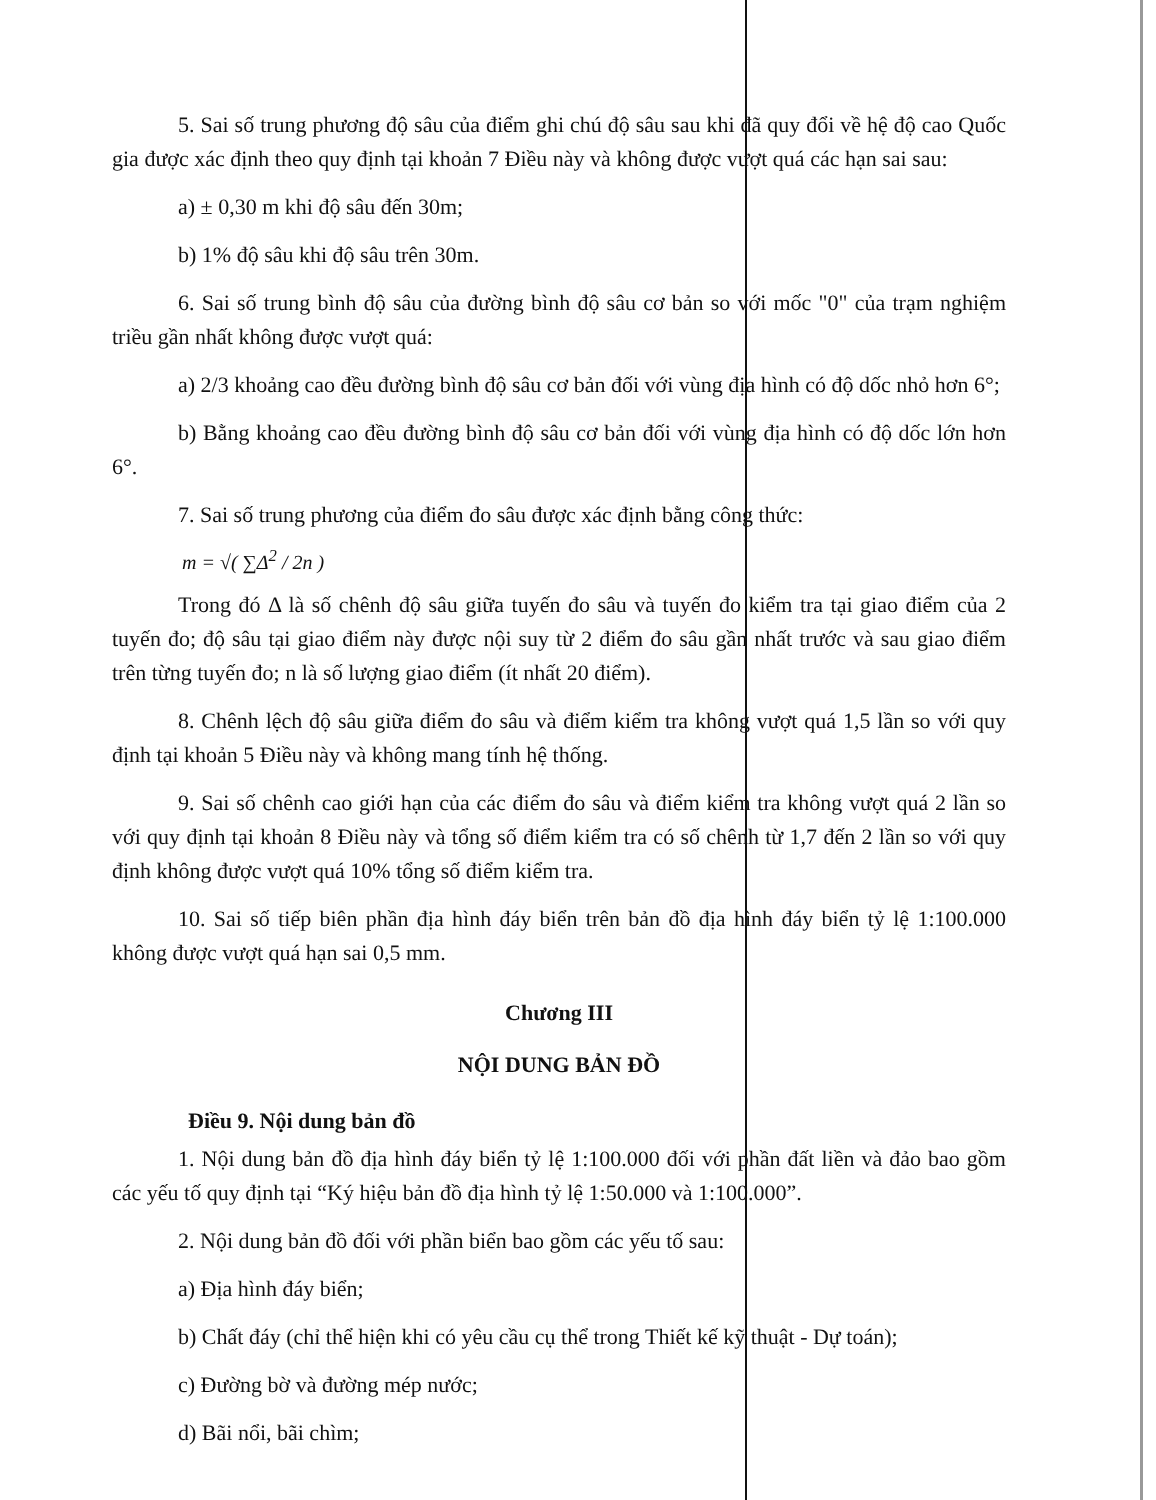5. Sai số trung phương độ sâu của điểm ghi chú độ sâu sau khi đã quy đổi về hệ độ cao Quốc gia được xác định theo quy định tại khoản 7 Điều này và không được vượt quá các hạn sai sau:
a) ± 0,30 m khi độ sâu đến 30m;
b) 1% độ sâu khi độ sâu trên 30m.
6. Sai số trung bình độ sâu của đường bình độ sâu cơ bản so với mốc "0" của trạm nghiệm triều gần nhất không được vượt quá:
a) 2/3 khoảng cao đều đường bình độ sâu cơ bản đối với vùng địa hình có độ dốc nhỏ hơn 6°;
b) Bằng khoảng cao đều đường bình độ sâu cơ bản đối với vùng địa hình có độ dốc lớn hơn 6°.
7. Sai số trung phương của điểm đo sâu được xác định bằng công thức:
m = √( ∑Δ<sup>2</sup> / 2n )
Trong đó Δ là số chênh độ sâu giữa tuyến đo sâu và tuyến đo kiểm tra tại giao điểm của 2 tuyến đo; độ sâu tại giao điểm này được nội suy từ 2 điểm đo sâu gần nhất trước và sau giao điểm trên từng tuyến đo; n là số lượng giao điểm (ít nhất 20 điểm).
8. Chênh lệch độ sâu giữa điểm đo sâu và điểm kiểm tra không vượt quá 1,5 lần so với quy định tại khoản 5 Điều này và không mang tính hệ thống.
9. Sai số chênh cao giới hạn của các điểm đo sâu và điểm kiểm tra không vượt quá 2 lần so với quy định tại khoản 8 Điều này và tổng số điểm kiểm tra có số chênh từ 1,7 đến 2 lần so với quy định không được vượt quá 10% tổng số điểm kiểm tra.
10. Sai số tiếp biên phần địa hình đáy biển trên bản đồ địa hình đáy biển tỷ lệ 1:100.000 không được vượt quá hạn sai 0,5 mm.
Chương III
NỘI DUNG BẢN ĐỒ
Điều 9. Nội dung bản đồ
1. Nội dung bản đồ địa hình đáy biển tỷ lệ 1:100.000 đối với phần đất liền và đảo bao gồm các yếu tố quy định tại “Ký hiệu bản đồ địa hình tỷ lệ 1:50.000 và 1:100.000”.
2. Nội dung bản đồ đối với phần biển bao gồm các yếu tố sau:
a) Địa hình đáy biển;
b) Chất đáy (chỉ thể hiện khi có yêu cầu cụ thể trong Thiết kế kỹ thuật - Dự toán);
c) Đường bờ và đường mép nước;
d) Bãi nổi, bãi chìm;